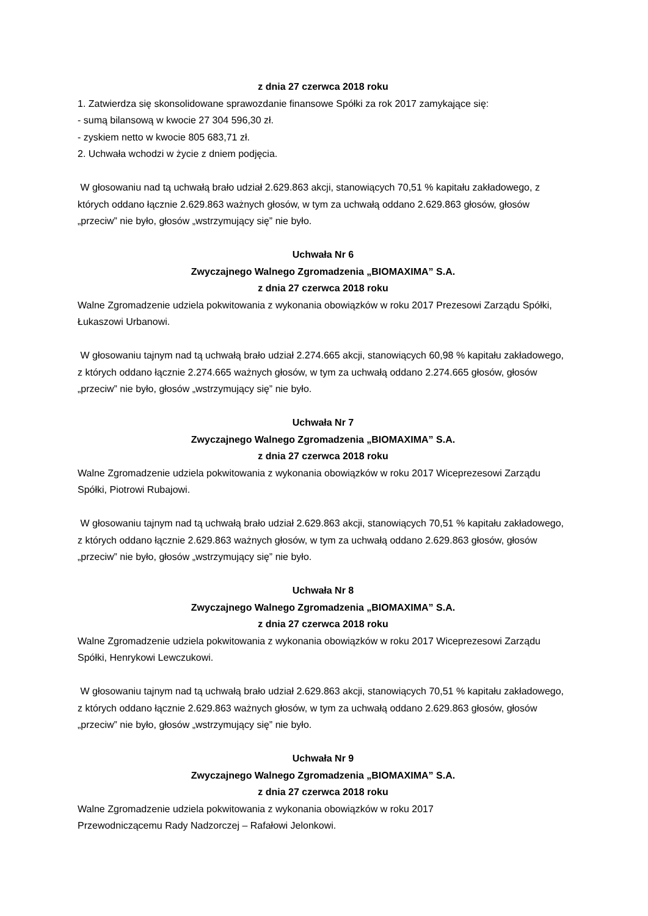z dnia 27 czerwca 2018 roku
1. Zatwierdza się skonsolidowane sprawozdanie finansowe Spółki za rok 2017 zamykające się:
- sumą bilansową w kwocie 27 304 596,30 zł.
- zyskiem netto w kwocie 805 683,71 zł.
2. Uchwała wchodzi w życie z dniem podjęcia.
W głosowaniu nad tą uchwałą brało udział 2.629.863 akcji, stanowiących 70,51 % kapitału zakładowego, z których oddano łącznie 2.629.863 ważnych głosów, w tym za uchwałą oddano 2.629.863 głosów, głosów „przeciw” nie było, głosów „wstrzymujący się” nie było.
Uchwała Nr 6
Zwyczajnego Walnego Zgromadzenia „BIOMAXIMA” S.A.
z dnia 27 czerwca 2018 roku
Walne Zgromadzenie udziela pokwitowania z wykonania obowiązków w roku 2017 Prezesowi Zarządu Spółki, Łukaszowi Urbanowi.
W głosowaniu tajnym nad tą uchwałą brało udział 2.274.665 akcji, stanowiących 60,98 % kapitału zakładowego, z których oddano łącznie 2.274.665 ważnych głosów, w tym za uchwałą oddano 2.274.665 głosów, głosów „przeciw” nie było, głosów „wstrzymujący się” nie było.
Uchwała Nr 7
Zwyczajnego Walnego Zgromadzenia „BIOMAXIMA” S.A.
z dnia 27 czerwca 2018 roku
Walne Zgromadzenie udziela pokwitowania z wykonania obowiązków w roku 2017 Wiceprezesowi Zarządu Spółki, Piotrowi Rubajowi.
W głosowaniu tajnym nad tą uchwałą brało udział 2.629.863 akcji, stanowiących 70,51 % kapitału zakładowego, z których oddano łącznie 2.629.863 ważnych głosów, w tym za uchwałą oddano 2.629.863 głosów, głosów „przeciw” nie było, głosów „wstrzymujący się” nie było.
Uchwała Nr 8
Zwyczajnego Walnego Zgromadzenia „BIOMAXIMA” S.A.
z dnia 27 czerwca 2018 roku
Walne Zgromadzenie udziela pokwitowania z wykonania obowiązków w roku 2017 Wiceprezesowi Zarządu Spółki, Henrykowi Lewczukowi.
W głosowaniu tajnym nad tą uchwałą brało udział 2.629.863 akcji, stanowiących 70,51 % kapitału zakładowego, z których oddano łącznie 2.629.863 ważnych głosów, w tym za uchwałą oddano 2.629.863 głosów, głosów „przeciw” nie było, głosów „wstrzymujący się” nie było.
Uchwała Nr 9
Zwyczajnego Walnego Zgromadzenia „BIOMAXIMA” S.A.
z dnia 27 czerwca 2018 roku
Walne Zgromadzenie udziela pokwitowania z wykonania obowiązków w roku 2017
Przewodniczącemu Rady Nadzorczej – Rafałowi Jelonkowi.